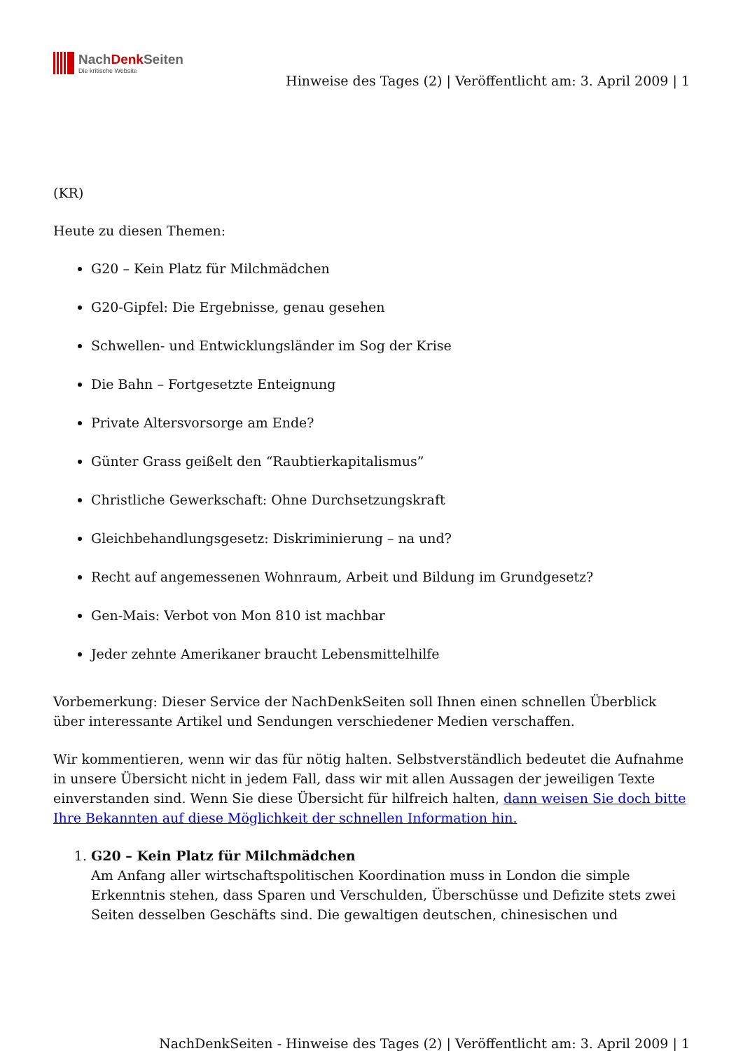NachDenk Seiten
Die kritische Website
Hinweise des Tages (2) | Veröffentlicht am: 3. April 2009 | 1
(KR)
Heute zu diesen Themen:
G20 – Kein Platz für Milchmädchen
G20-Gipfel: Die Ergebnisse, genau gesehen
Schwellen- und Entwicklungsländer im Sog der Krise
Die Bahn – Fortgesetzte Enteignung
Private Altersvorsorge am Ende?
Günter Grass geißelt den “Raubtierkapitalismus”
Christliche Gewerkschaft: Ohne Durchsetzungskraft
Gleichbehandlungsgesetz: Diskriminierung – na und?
Recht auf angemessenen Wohnraum, Arbeit und Bildung im Grundgesetz?
Gen-Mais: Verbot von Mon 810 ist machbar
Jeder zehnte Amerikaner braucht Lebensmittelhilfe
Vorbemerkung: Dieser Service der NachDenkSeiten soll Ihnen einen schnellen Überblick über interessante Artikel und Sendungen verschiedener Medien verschaffen.
Wir kommentieren, wenn wir das für nötig halten. Selbstverständlich bedeutet die Aufnahme in unsere Übersicht nicht in jedem Fall, dass wir mit allen Aussagen der jeweiligen Texte einverstanden sind. Wenn Sie diese Übersicht für hilfreich halten, dann weisen Sie doch bitte Ihre Bekannten auf diese Möglichkeit der schnellen Information hin.
1. G20 – Kein Platz für Milchmädchen
Am Anfang aller wirtschaftspolitischen Koordination muss in London die simple Erkenntnis stehen, dass Sparen und Verschulden, Überschüsse und Defizite stets zwei Seiten desselben Geschäfts sind. Die gewaltigen deutschen, chinesischen und
NachDenkSeiten - Hinweise des Tages (2) | Veröffentlicht am: 3. April 2009 | 1